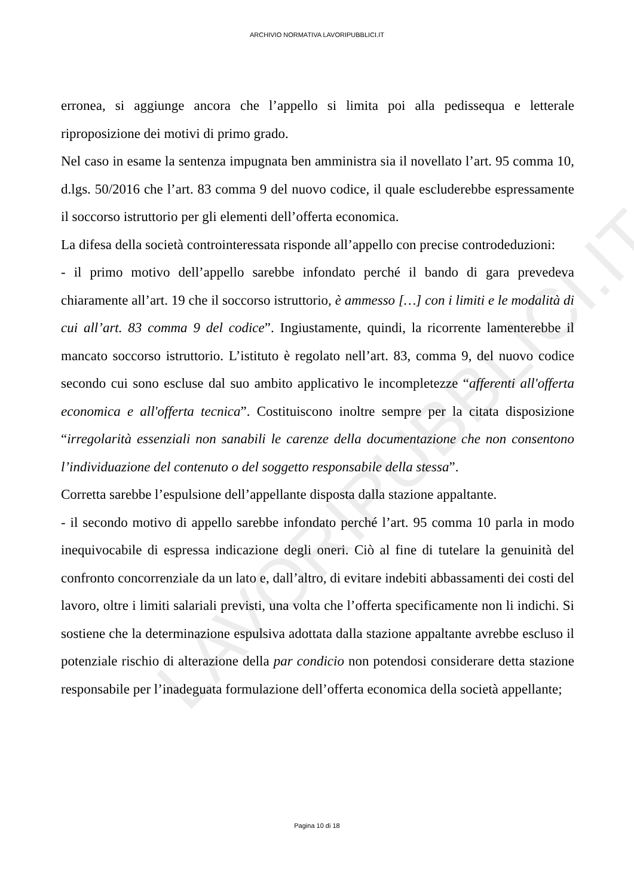LAVORIPUBBLICI.IT
ARCHIVIO NORMATIVA LAVORIPUBBLICI.IT
erronea, si aggiunge ancora che l’appello si limita poi alla pedissequa e letterale riproposizione dei motivi di primo grado.
Nel caso in esame la sentenza impugnata ben amministra sia il novellato l’art. 95 comma 10, d.lgs. 50/2016 che l’art. 83 comma 9 del nuovo codice, il quale escluderebbe espressamente il soccorso istruttorio per gli elementi dell’offerta economica.
La difesa della società controinteressata risponde all’appello con precise controdeduzioni:
- il primo motivo dell’appello sarebbe infondato perché il bando di gara prevedeva chiaramente all’art. 19 che il soccorso istruttorio, è ammesso […] con i limiti e le modalità di cui all’art. 83 comma 9 del codice”. Ingiustamente, quindi, la ricorrente lamenterebbe il mancato soccorso istruttorio. L’istituto è regolato nell’art. 83, comma 9, del nuovo codice secondo cui sono escluse dal suo ambito applicativo le incompletezze “afferenti all'offerta economica e all'offerta tecnica”. Costituiscono inoltre sempre per la citata disposizione “irregolarità essenziali non sanabili le carenze della documentazione che non consentono l’individuazione del contenuto o del soggetto responsabile della stessa”.
Corretta sarebbe l’espulsione dell’appellante disposta dalla stazione appaltante.
- il secondo motivo di appello sarebbe infondato perché l’art. 95 comma 10 parla in modo inequivocabile di espressa indicazione degli oneri. Ciò al fine di tutelare la genuinità del confronto concorrenziale da un lato e, dall’altro, di evitare indebiti abbassamenti dei costi del lavoro, oltre i limiti salariali previsti, una volta che l’offerta specificamente non li indichi. Si sostiene che la determinazione espulsiva adottata dalla stazione appaltante avrebbe escluso il potenziale rischio di alterazione della par condicio non potendosi considerare detta stazione responsabile per l’inadeguata formulazione dell’offerta economica della società appellante;
Pagina 10 di 18